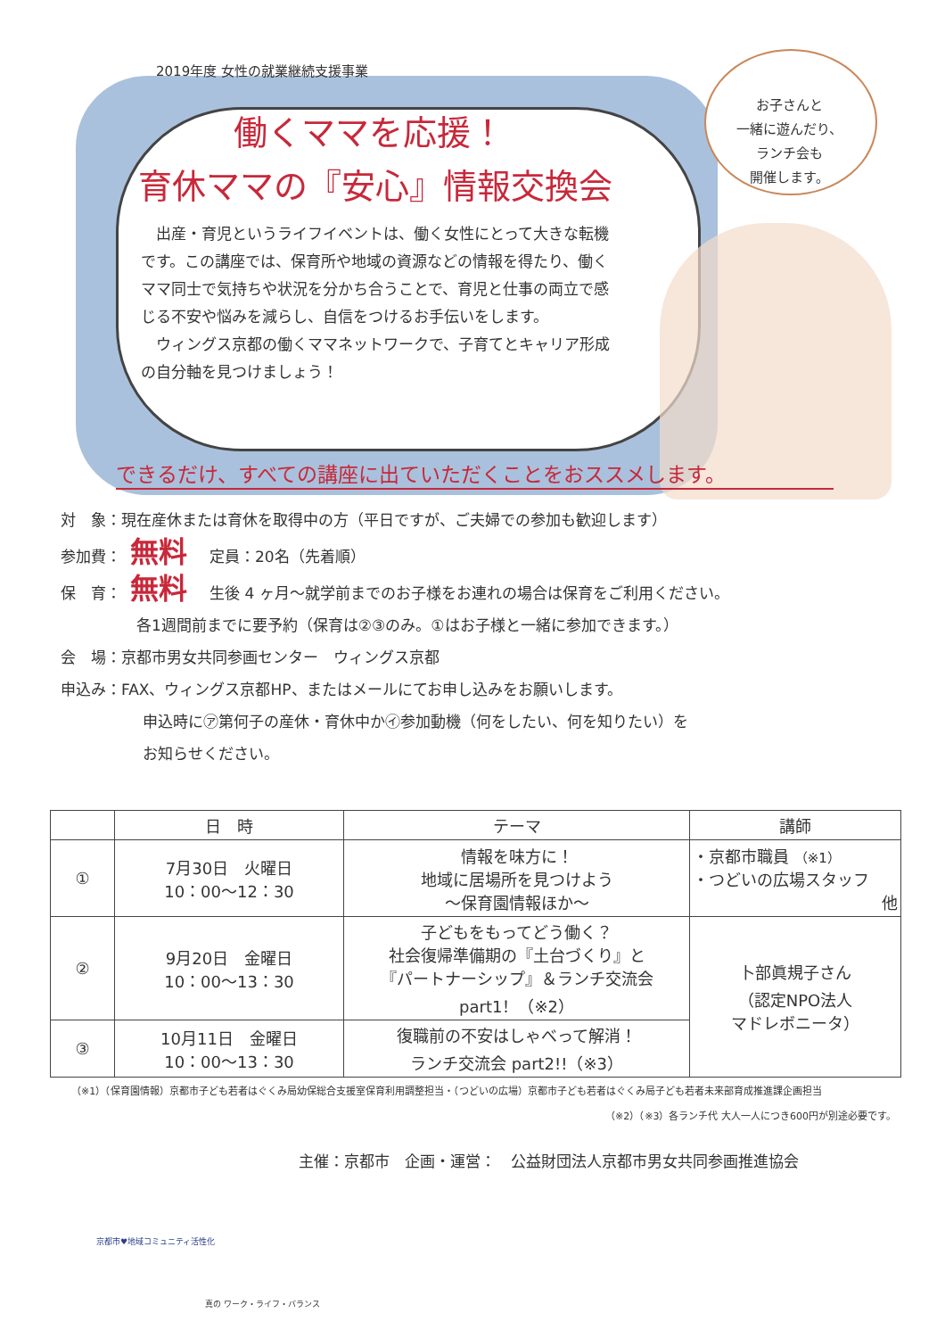お子さんと
一緒に遊んだり、
ランチ会も
開催します。
2019年度 女性の就業継続支援事業
働くママを応援！
育休ママの『安心』情報交換会
　出産・育児というライフイベントは、働く女性にとって大きな転機です。この講座では、保育所や地域の資源などの情報を得たり、働くママ同士で気持ちや状況を分かち合うことで、育児と仕事の両立で感じる不安や悩みを減らし、自信をつけるお手伝いをします。
　ウィングス京都の働くママネットワークで、子育てとキャリア形成の自分軸を見つけましょう！
できるだけ、すべての講座に出ていただくことをおススメします。
対　象：現在産休または育休を取得中の方（平日ですが、ご夫婦での参加も歓迎します）
参加費： 無料 定員：20名（先着順）
保　育： 無料 生後 4 ヶ月～就学前までのお子様をお連れの場合は保育をご利用ください。
各1週間前までに要予約（保育は②③のみ。①はお子様と一緒に参加できます。）
会　場：京都市男女共同参画センター　ウィングス京都
申込み：FAX、ウィングス京都HP、またはメールにてお申し込みをお願いします。
申込時に㋐第何子の産休・育休中か㋑参加動機（何をしたい、何を知りたい）を
お知らせください。
| | 日 時 | テーマ | 講師 |
| --- | --- | --- | --- |
| ① | 7月30日 火曜日 10：00～12：30 | 情報を味方に！ 地域に居場所を見つけよう ～保育園情報ほか～ | ・京都市職員 （※1） ・つどいの広場スタッフ 他 |
| ② | 9月20日 金曜日 10：00～13：30 | 子どもをもってどう働く？ 社会復帰準備期の『土台づくり』と 『パートナーシップ』＆ランチ交流会 part1！（※2） | 卜部眞規子さん （認定NPO法人 マドレボニータ） |
| ③ | 10月11日 金曜日 10：00～13：30 | 復職前の不安はしゃべって解消！ ランチ交流会 part2!!（※3） | |
（※1）（保育園情報）京都市子ども若者はぐくみ局幼保総合支援室保育利用調整担当・（つどいの広場）京都市子ども若者はぐくみ局子ども若者未来部育成推進課企画担当
（※2）（※3）各ランチ代 大人一人につき600円が別途必要です。
主催：京都市　企画・運営：　公益財団法人京都市男女共同参画推進協会
京都市♥地域コミュニティ活性化
真の ワーク・ライフ・バランス